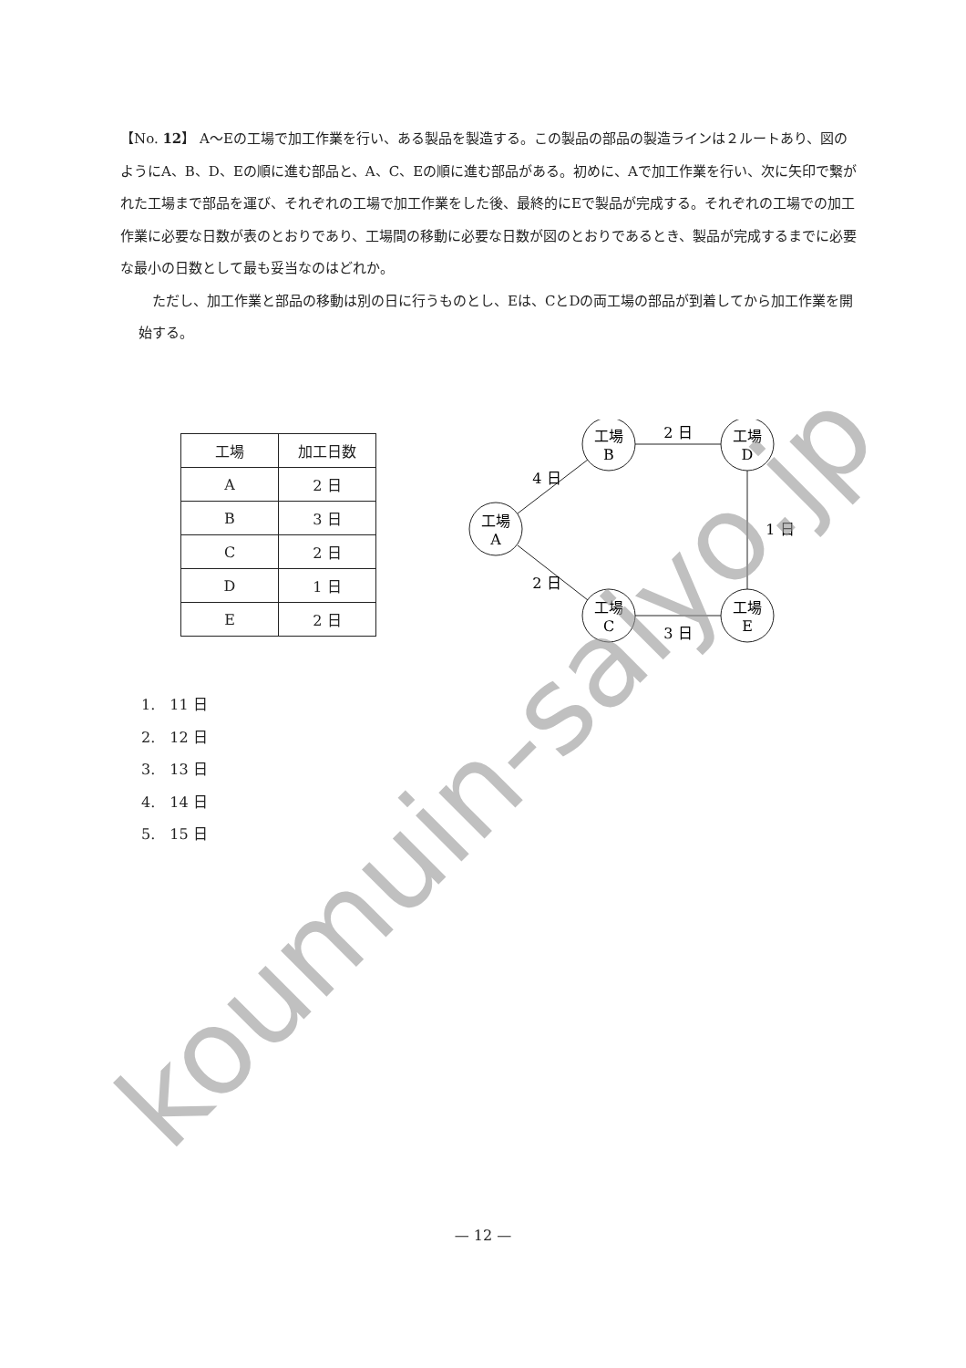【No. 12】 A～Eの工場で加工作業を行い、ある製品を製造する。この製品の部品の製造ラインは２ルートあり、図のようにA、B、D、Eの順に進む部品と、A、C、Eの順に進む部品がある。初めに、Aで加工作業を行い、次に矢印で繋がれた工場まで部品を運び、それぞれの工場で加工作業をした後、最終的にEで製品が完成する。それぞれの工場での加工作業に必要な日数が表のとおりであり、工場間の移動に必要な日数が図のとおりであるとき、製品が完成するまでに必要な最小の日数として最も妥当なのはどれか。
　ただし、加工作業と部品の移動は別の日に行うものとし、Eは、CとDの両工場の部品が到着してから加工作業を開始する。
| 工場 | 加工日数 |
| --- | --- |
| A | 2 日 |
| B | 3 日 |
| C | 2 日 |
| D | 1 日 |
| E | 2 日 |
工場
A
工場
B
工場
D
工場
C
工場
E
4 日
2 日
2 日
3 日
1 日
1.　11 日
2.　12 日
3.　13 日
4.　14 日
5.　15 日
— 12 —
koumuin-saiyo.jp